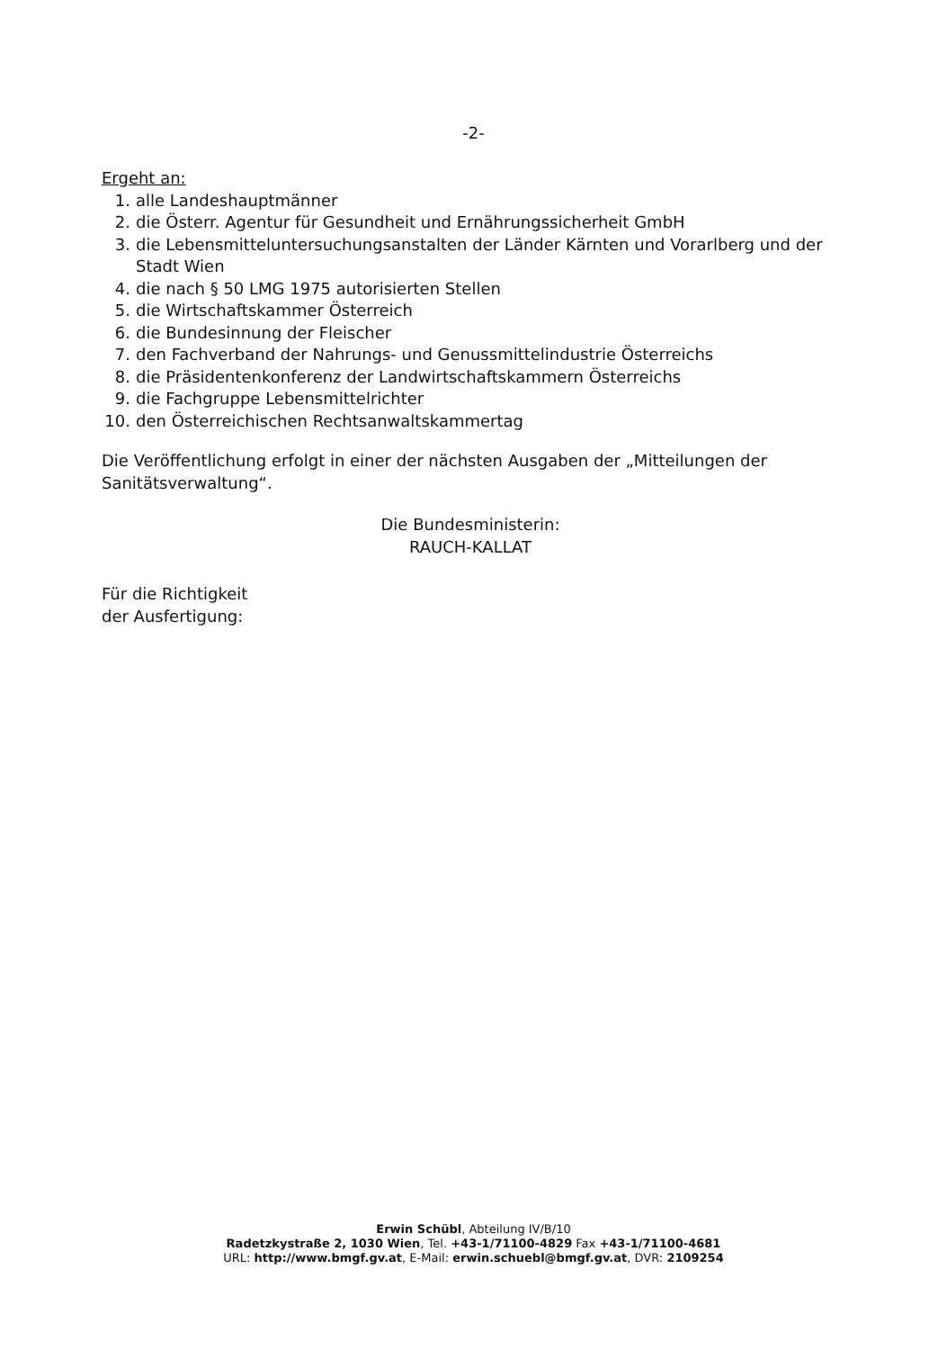-2-
Ergeht an:
1. alle Landeshauptmänner
2. die Österr. Agentur für Gesundheit und Ernährungssicherheit GmbH
3. die Lebensmitteluntersuchungsanstalten der Länder Kärnten und Vorarlberg und der Stadt Wien
4. die nach § 50 LMG 1975 autorisierten Stellen
5. die Wirtschaftskammer Österreich
6. die Bundesinnung der Fleischer
7. den Fachverband der Nahrungs- und Genussmittelindustrie Österreichs
8. die Präsidentenkonferenz der Landwirtschaftskammern Österreichs
9. die Fachgruppe Lebensmittelrichter
10. den Österreichischen Rechtsanwaltskammertag
Die Veröffentlichung erfolgt in einer der nächsten Ausgaben der „Mitteilungen der Sanitätsverwaltung“.
Die Bundesministerin:
RAUCH-KALLAT
Für die Richtigkeit
der Ausfertigung:
Erwin Schübl, Abteilung IV/B/10
Radetzkystraße 2, 1030 Wien, Tel. +43-1/71100-4829 Fax +43-1/71100-4681
URL: http://www.bmgf.gv.at, E-Mail: erwin.schuebl@bmgf.gv.at, DVR: 2109254